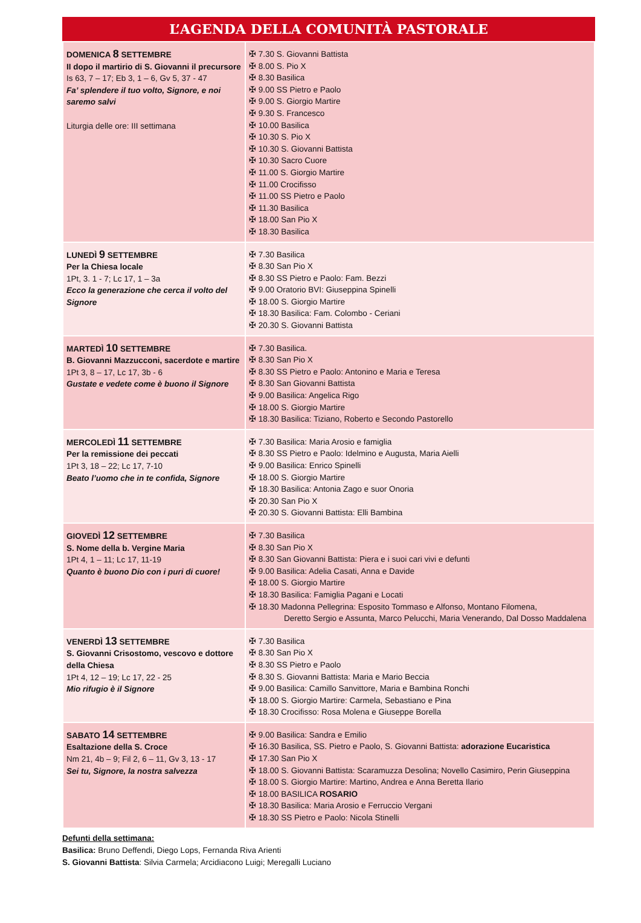L’AGENDA DELLA COMUNITÀ PASTORALE
| DOMENICA 8 SETTEMBRE II dopo il martirio di S. Giovanni il precursore Is 63, 7 – 17; Eb 3, 1 – 6, Gv 5, 37 - 47 Fa’ splendere il tuo volto, Signore, e noi saremo salvi Liturgia delle ore: III settimana | ✠ 7.30 S. Giovanni Battista ✠ 8.00 S. Pio X ✠ 8.30 Basilica ✠ 9.00 SS Pietro e Paolo ✠ 9.00 S. Giorgio Martire ✠ 9.30 S. Francesco ✠ 10.00 Basilica ✠ 10.30 S. Pio X ✠ 10.30 S. Giovanni Battista ✠ 10.30 Sacro Cuore ✠ 11.00 S. Giorgio Martire ✠ 11.00 Crocifisso ✠ 11.00 SS Pietro e Paolo ✠ 11.30 Basilica ✠ 18.00 San Pio X ✠ 18.30 Basilica |
| LUNEDÌ 9 SETTEMBRE Per la Chiesa locale 1Pt, 3. 1 - 7; Lc 17, 1 – 3a Ecco la generazione che cerca il volto del Signore | ✠ 7.30 Basilica ✠ 8.30 San Pio X ✠ 8.30 SS Pietro e Paolo: Fam. Bezzi ✠ 9.00 Oratorio BVI: Giuseppina Spinelli ✠ 18.00 S. Giorgio Martire ✠ 18.30 Basilica: Fam. Colombo - Ceriani ✠ 20.30 S. Giovanni Battista |
| MARTEDÌ 10 SETTEMBRE B. Giovanni Mazzucconi, sacerdote e martire 1Pt 3, 8 – 17, Lc 17, 3b - 6 Gustate e vedete come è buono il Signore | ✠ 7.30 Basilica. ✠ 8.30 San Pio X ✠ 8.30 SS Pietro e Paolo: Antonino e Maria e Teresa ✠ 8.30 San Giovanni Battista ✠ 9.00 Basilica: Angelica Rigo ✠ 18.00 S. Giorgio Martire ✠ 18.30 Basilica: Tiziano, Roberto e Secondo Pastorello |
| MERCOLEDÌ 11 SETTEMBRE Per la remissione dei peccati 1Pt 3, 18 – 22; Lc 17, 7-10 Beato l’uomo che in te confida, Signore | ✠ 7.30 Basilica: Maria Arosio e famiglia ✠ 8.30 SS Pietro e Paolo: Idelmino e Augusta, Maria Aielli ✠ 9.00 Basilica: Enrico Spinelli ✠ 18.00 S. Giorgio Martire ✠ 18.30 Basilica: Antonia Zago e suor Onoria ✠ 20.30 San Pio X ✠ 20.30 S. Giovanni Battista: Elli Bambina |
| GIOVEDÌ 12 SETTEMBRE S. Nome della b. Vergine Maria 1Pt 4, 1 – 11; Lc 17, 11-19 Quanto è buono Dio con i puri di cuore! | ✠ 7.30 Basilica ✠ 8.30 San Pio X ✠ 8.30 San Giovanni Battista: Piera e i suoi cari vivi e defunti ✠ 9.00 Basilica: Adelia Casati, Anna e Davide ✠ 18.00 S. Giorgio Martire ✠ 18.30 Basilica: Famiglia Pagani e Locati ✠ 18.30 Madonna Pellegrina: Esposito Tommaso e Alfonso, Montano Filomena, Deretto Sergio e Assunta, Marco Pelucchi, Maria Venerando, Dal Dosso Maddalena |
| VENERDÌ 13 SETTEMBRE S. Giovanni Crisostomo, vescovo e dottore della Chiesa 1Pt 4, 12 – 19; Lc 17, 22 - 25 Mio rifugio è il Signore | ✠ 7.30 Basilica ✠ 8.30 San Pio X ✠ 8.30 SS Pietro e Paolo ✠ 8.30 S. Giovanni Battista: Maria e Mario Beccia ✠ 9.00 Basilica: Camillo Sanvittore, Maria e Bambina Ronchi ✠ 18.00 S. Giorgio Martire: Carmela, Sebastiano e Pina ✠ 18.30 Crocifisso: Rosa Molena e Giuseppe Borella |
| SABATO 14 SETTEMBRE Esaltazione della S. Croce Nm 21, 4b – 9; Fil 2, 6 – 11, Gv 3, 13 - 17 Sei tu, Signore, la nostra salvezza | ✠ 9.00 Basilica: Sandra e Emilio ✠ 16.30 Basilica, SS. Pietro e Paolo, S. Giovanni Battista: adorazione Eucaristica ✠ 17.30 San Pio X ✠ 18.00 S. Giovanni Battista: Scaramuzza Desolina; Novello Casimiro, Perin Giuseppina ✠ 18.00 S. Giorgio Martire: Martino, Andrea e Anna Beretta Ilario ✠ 18.00 BASILICA ROSARIO ✠ 18.30 Basilica: Maria Arosio e Ferruccio Vergani ✠ 18.30 SS Pietro e Paolo: Nicola Stinelli |
Defunti della settimana:
Basilica: Bruno Deffendi, Diego Lops, Fernanda Riva Arienti
S. Giovanni Battista: Silvia Carmela; Arcidiacono Luigi; Meregalli Luciano